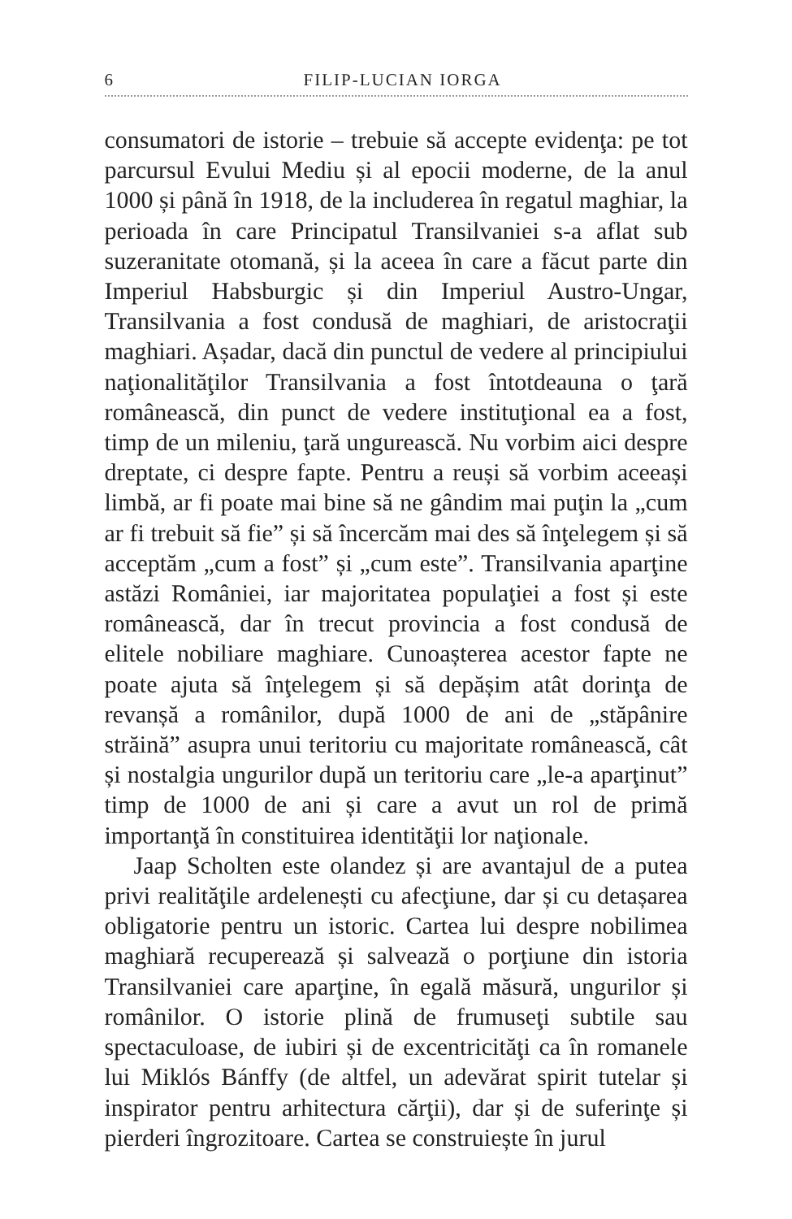6 FILIP-LUCIAN IORGA
consumatori de istorie – trebuie să accepte evidenţa: pe tot parcursul Evului Mediu și al epocii moderne, de la anul 1000 și până în 1918, de la includerea în regatul maghiar, la perioada în care Principatul Transilvaniei s-a aflat sub suzeranitate otomană, și la aceea în care a făcut parte din Imperiul Habsburgic și din Imperiul Austro-Ungar, Transilvania a fost condusă de maghiari, de aristocraţii maghiari. Așadar, dacă din punctul de vedere al principiului naţionalităţilor Transilvania a fost întotdeauna o ţară românească, din punct de vedere instituţional ea a fost, timp de un mileniu, ţară ungurească. Nu vorbim aici despre dreptate, ci despre fapte. Pentru a reuși să vorbim aceeași limbă, ar fi poate mai bine să ne gândim mai puţin la „cum ar fi trebuit să fie” și să încercăm mai des să înţelegem și să acceptăm „cum a fost” și „cum este”. Transilvania aparţine astăzi României, iar majoritatea populaţiei a fost și este românească, dar în trecut provincia a fost condusă de elitele nobiliare maghiare. Cunoașterea acestor fapte ne poate ajuta să înţelegem și să depășim atât dorinţa de revanșă a românilor, după 1000 de ani de „stăpânire străină” asupra unui teritoriu cu majoritate românească, cât și nostalgia ungurilor după un teritoriu care „le-a aparţinut” timp de 1000 de ani și care a avut un rol de primă importanţă în constituirea identităţii lor naţionale.
Jaap Scholten este olandez și are avantajul de a putea privi realităţile ardelenești cu afecţiune, dar și cu detașarea obligatorie pentru un istoric. Cartea lui despre nobilimea maghiară recuperează și salvează o porţiune din istoria Transilvaniei care aparţine, în egală măsură, ungurilor și românilor. O istorie plină de frumuseţi subtile sau spectaculoase, de iubiri și de excentricităţi ca în romanele lui Miklós Bánffy (de altfel, un adevărat spirit tutelar și inspirator pentru arhitectura cărţii), dar și de suferinţe și pierderi îngrozitoare. Cartea se construiește în jurul